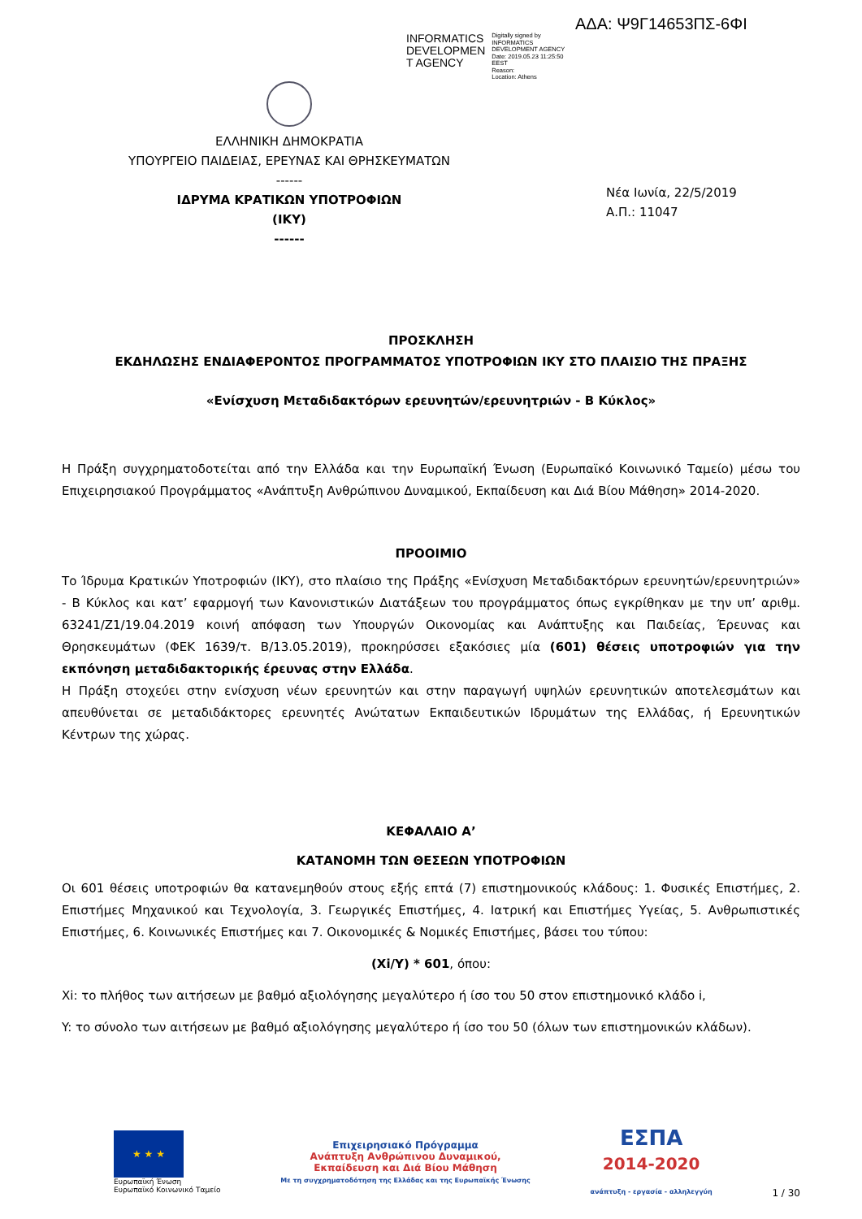ΑΔΑ: Ψ9Γ14653ΠΣ-6ΦΙ
INFORMATICS
DEVELOPMEN
T AGENCY
Digitally signed by
INFORMATICS
DEVELOPMENT AGENCY
Date: 2019.05.23 11:25:50
EEST
Reason:
Location: Athens
ΕΛΛΗΝΙΚΗ ΔΗΜΟΚΡΑΤΙΑ
ΥΠΟΥΡΓΕΙΟ ΠΑΙΔΕΙΑΣ, ΕΡΕΥΝΑΣ ΚΑΙ ΘΡΗΣΚΕΥΜΑΤΩΝ
------
ΙΔΡΥΜΑ ΚΡΑΤΙΚΩΝ ΥΠΟΤΡΟΦΙΩΝ
(ΙΚΥ)
------
Νέα Ιωνία, 22/5/2019
Α.Π.: 11047
ΠΡΟΣΚΛΗΣΗ
ΕΚΔΗΛΩΣΗΣ ΕΝΔΙΑΦΕΡΟΝΤΟΣ ΠΡΟΓΡΑΜΜΑΤΟΣ ΥΠΟΤΡΟΦΙΩΝ ΙΚΥ ΣΤΟ ΠΛΑΙΣΙΟ ΤΗΣ ΠΡΑΞΗΣ
«Ενίσχυση Μεταδιδακτόρων ερευνητών/ερευνητριών - Β Κύκλος»
Η Πράξη συγχρηματοδοτείται από την Ελλάδα και την Ευρωπαϊκή Ένωση (Ευρωπαϊκό Κοινωνικό Ταμείο) μέσω του Επιχειρησιακού Προγράμματος «Ανάπτυξη Ανθρώπινου Δυναμικού, Εκπαίδευση και Διά Βίου Μάθηση» 2014-2020.
ΠΡΟΟΙΜΙΟ
Το Ίδρυμα Κρατικών Υποτροφιών (ΙΚΥ), στο πλαίσιο της Πράξης «Ενίσχυση Μεταδιδακτόρων ερευνητών/ερευνητριών» - Β Κύκλος και κατ’ εφαρμογή των Κανονιστικών Διατάξεων του προγράμματος όπως εγκρίθηκαν με την υπ’ αριθμ. 63241/Ζ1/19.04.2019 κοινή απόφαση των Υπουργών Οικονομίας και Ανάπτυξης και Παιδείας, Έρευνας και Θρησκευμάτων (ΦΕΚ 1639/τ. Β/13.05.2019), προκηρύσσει εξακόσιες μία (601) θέσεις υποτροφιών για την εκπόνηση μεταδιδακτορικής έρευνας στην Ελλάδα.
Η Πράξη στοχεύει στην ενίσχυση νέων ερευνητών και στην παραγωγή υψηλών ερευνητικών αποτελεσμάτων και απευθύνεται σε μεταδιδάκτορες ερευνητές Ανώτατων Εκπαιδευτικών Ιδρυμάτων της Ελλάδας, ή Ερευνητικών Κέντρων της χώρας.
ΚΕΦΑΛΑΙΟ Α’
ΚΑΤΑΝΟΜΗ ΤΩΝ ΘΕΣΕΩΝ ΥΠΟΤΡΟΦΙΩΝ
Οι 601 θέσεις υποτροφιών θα κατανεμηθούν στους εξής επτά (7) επιστημονικούς κλάδους: 1. Φυσικές Επιστήμες, 2. Επιστήμες Μηχανικού και Τεχνολογία, 3. Γεωργικές Επιστήμες, 4. Ιατρική και Επιστήμες Υγείας, 5. Ανθρωπιστικές Επιστήμες, 6. Κοινωνικές Επιστήμες και 7. Οικονομικές & Νομικές Επιστήμες, βάσει του τύπου:
(Xi/Y) * 601, όπου:
Xi: το πλήθος των αιτήσεων με βαθμό αξιολόγησης μεγαλύτερο ή ίσο του 50 στον επιστημονικό κλάδο i,
Y: το σύνολο των αιτήσεων με βαθμό αξιολόγησης μεγαλύτερο ή ίσο του 50 (όλων των επιστημονικών κλάδων).
★ ★ ★
Ευρωπαϊκή Ένωση
Ευρωπαϊκό Κοινωνικό Ταμείο
Επιχειρησιακό Πρόγραμμα
Ανάπτυξη Ανθρώπινου Δυναμικού,
Εκπαίδευση και Διά Βίου Μάθηση
Με τη συγχρηματοδότηση της Ελλάδας και της Ευρωπαϊκής Ένωσης
ΕΣΠΑ
2014-2020
ανάπτυξη - εργασία - αλληλεγγύη
1 / 30